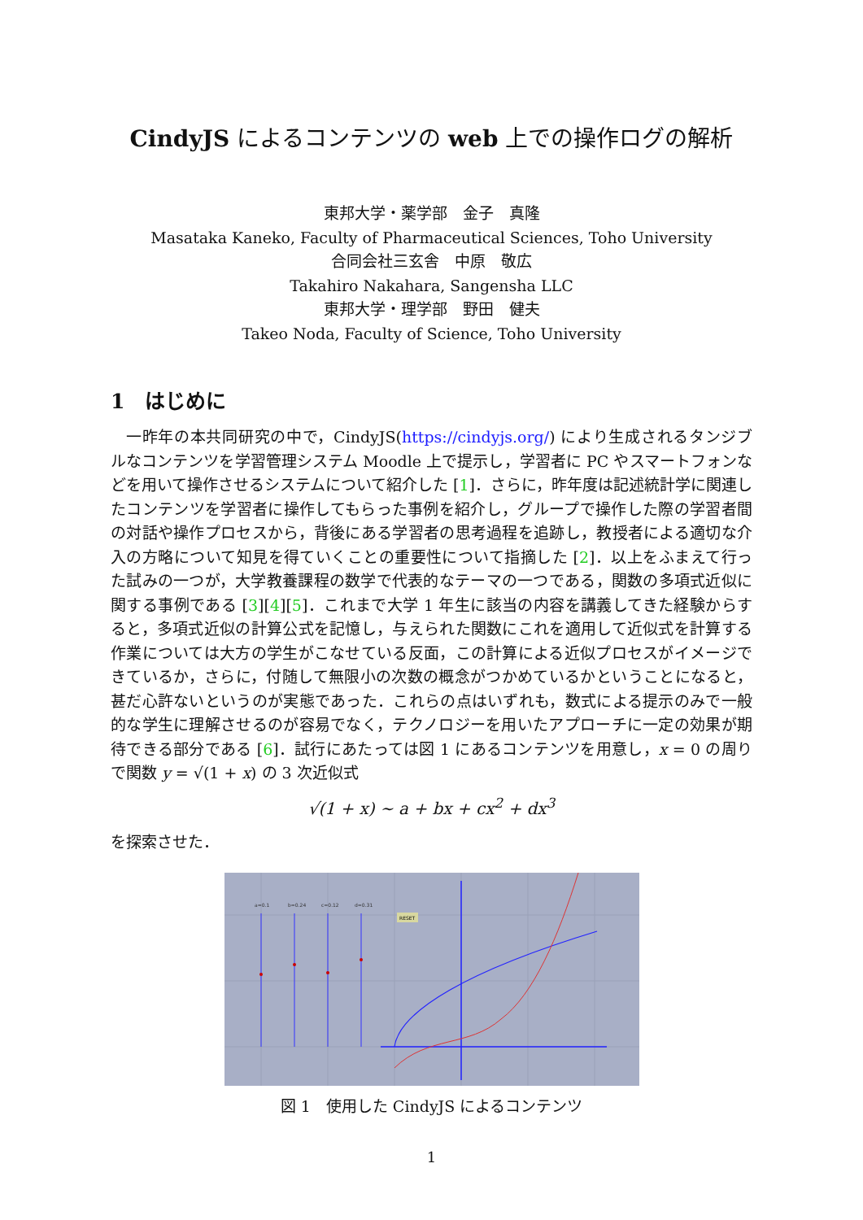CindyJS によるコンテンツの web 上での操作ログの解析
東邦大学・薬学部　金子　真隆
Masataka Kaneko, Faculty of Pharmaceutical Sciences, Toho University
合同会社三玄舎　中原　敬広
Takahiro Nakahara, Sangensha LLC
東邦大学・理学部　野田　健夫
Takeo Noda, Faculty of Science, Toho University
1　はじめに
一昨年の本共同研究の中で，CindyJS(https://cindyjs.org/) により生成されるタンジブルなコンテンツを学習管理システム Moodle 上で提示し，学習者に PC やスマートフォンなどを用いて操作させるシステムについて紹介した [1]．さらに，昨年度は記述統計学に関連したコンテンツを学習者に操作してもらった事例を紹介し，グループで操作した際の学習者間の対話や操作プロセスから，背後にある学習者の思考過程を追跡し，教授者による適切な介入の方略について知見を得ていくことの重要性について指摘した [2]．以上をふまえて行った試みの一つが，大学教養課程の数学で代表的なテーマの一つである，関数の多項式近似に関する事例である [3][4][5]．これまで大学 1 年生に該当の内容を講義してきた経験からすると，多項式近似の計算公式を記憶し，与えられた関数にこれを適用して近似式を計算する作業については大方の学生がこなせている反面，この計算による近似プロセスがイメージできているか，さらに，付随して無限小の次数の概念がつかめているかということになると，甚だ心許ないというのが実態であった．これらの点はいずれも，数式による提示のみで一般的な学生に理解させるのが容易でなく，テクノロジーを用いたアプローチに一定の効果が期待できる部分である [6]．試行にあたっては図 1 にあるコンテンツを用意し，x = 0 の周りで関数 y = √(1 + x) の 3 次近似式
√(1 + x) ∼ a + bx + cx<sup>2</sup> + dx<sup>3</sup>
を探索させた．
a=0.1
b=0.24
c=0.12
d=0.31
RESET
図 1　使用した CindyJS によるコンテンツ
1